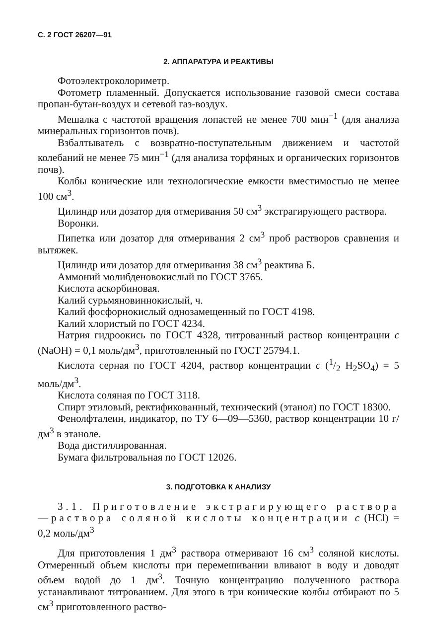С. 2 ГОСТ 26207—91
2. АППАРАТУРА И РЕАКТИВЫ
Фотоэлектроколориметр.
Фотометр пламенный. Допускается использование газовой смеси состава пропан-бутан-воздух и сетевой газ-воздух.
Мешалка с частотой вращения лопастей не менее 700 мин<sup>−1</sup> (для анализа минеральных горизонтов почв).
Взбалтыватель с возвратно-поступательным движением и частотой колебаний не менее 75 мин<sup>−1</sup> (для анализа торфяных и органических горизонтов почв).
Колбы конические или технологические емкости вместимостью не менее 100 см<sup>3</sup>.
Цилиндр или дозатор для отмеривания 50 см<sup>3</sup> экстрагирующего раствора.
Воронки.
Пипетка или дозатор для отмеривания 2 см<sup>3</sup> проб растворов сравнения и вытяжек.
Цилиндр или дозатор для отмеривания 38 см<sup>3</sup> реактива Б.
Аммоний молибденовокислый по ГОСТ 3765.
Кислота аскорбиновая.
Калий сурьмяновиннокислый, ч.
Калий фосфорнокислый однозамещенный по ГОСТ 4198.
Калий хлористый по ГОСТ 4234.
Натрия гидроокись по ГОСТ 4328, титрованный раствор концентрации c (NaOH) = 0,1 моль/дм<sup>3</sup>, приготовленный по ГОСТ 25794.1.
Кислота серная по ГОСТ 4204, раствор концентрации c (1/2 H<sub>2</sub>SO<sub>4</sub>) = 5 моль/дм<sup>3</sup>.
Кислота соляная по ГОСТ 3118.
Спирт этиловый, ректификованный, технический (этанол) по ГОСТ 18300.
Фенолфталеин, индикатор, по ТУ 6—09—5360, раствор концентрации 10 г/дм<sup>3</sup> в этаноле.
Вода дистиллированная.
Бумага фильтровальная по ГОСТ 12026.
3. ПОДГОТОВКА К АНАЛИЗУ
3.1. Приготовление экстрагирующего раствора—раствора соляной кислоты концентрации c (HCl) = 0,2 моль/дм<sup>3</sup>
Для приготовления 1 дм<sup>3</sup> раствора отмеривают 16 см<sup>3</sup> соляной кислоты. Отмеренный объем кислоты при перемешивании вливают в воду и доводят объем водой до 1 дм<sup>3</sup>. Точную концентрацию полученного раствора устанавливают титрованием. Для этого в три конические колбы отбирают по 5 см<sup>3</sup> приготовленного раство-